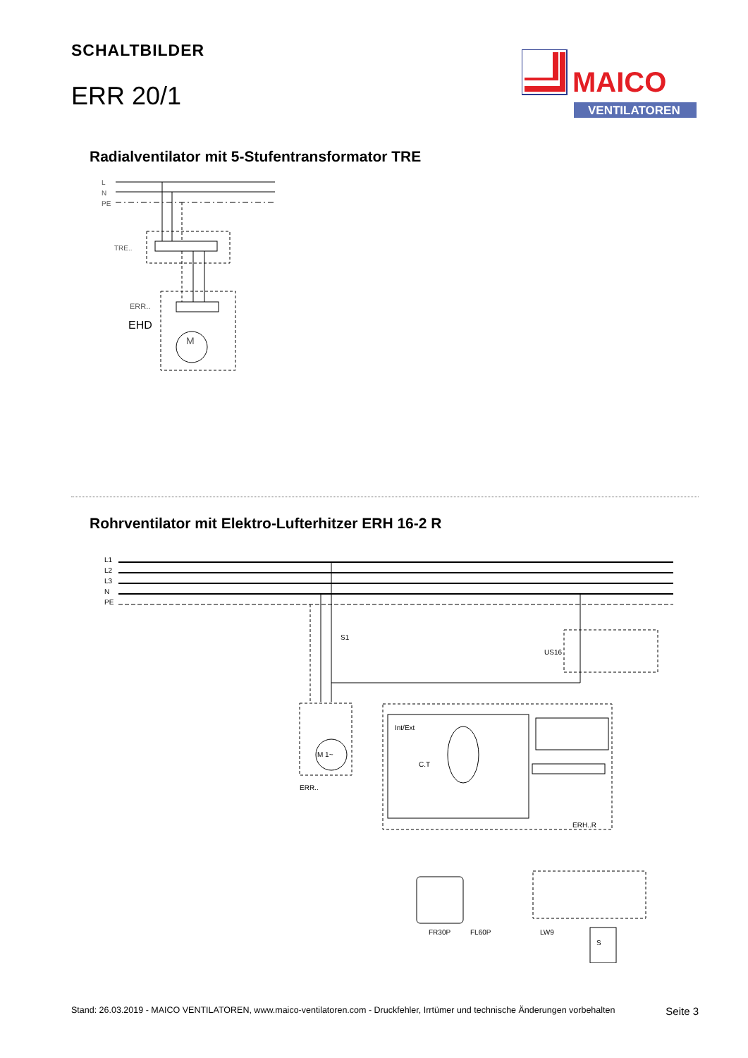SCHALTBILDER
ERR 20/1
MAICO
VENTILATOREN
Radialventilator mit 5-Stufentransformator TRE
L
N
PE
TRE..
ERR..
EHD
M
Rohrventilator mit Elektro-Lufterhitzer ERH 16-2 R
L1
L2
L3
N
PE
S1
US16
ERR..
ERH..R
FR30P
FL60P
LW9
S
Int/Ext
C.T
M 1~
Stand: 26.03.2019 - MAICO VENTILATOREN, www.maico-ventilatoren.com - Druckfehler, Irrtümer und technische Änderungen vorbehalten Seite 3